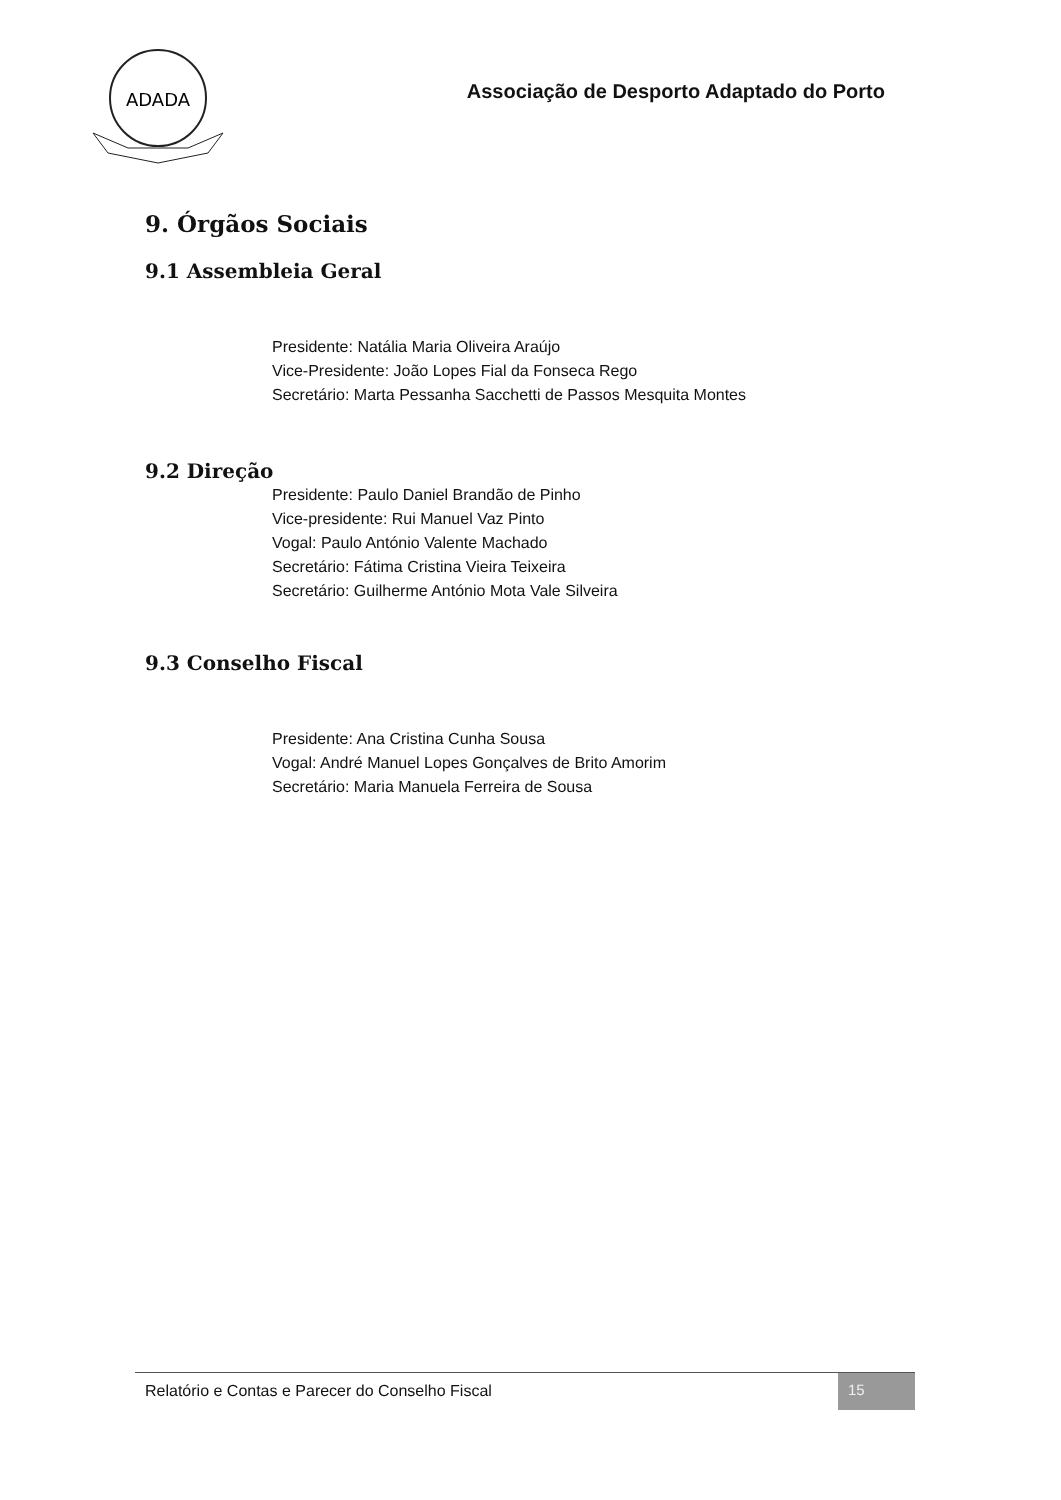ADADA
Associação de Desporto Adaptado do Porto
9. Órgãos Sociais
9.1 Assembleia Geral
Presidente: Natália Maria Oliveira Araújo
Vice-Presidente: João Lopes Fial da Fonseca Rego
Secretário: Marta Pessanha Sacchetti de Passos Mesquita Montes
9.2 Direção
Presidente: Paulo Daniel Brandão de Pinho
Vice-presidente: Rui Manuel Vaz Pinto
Vogal: Paulo António Valente Machado
Secretário: Fátima Cristina Vieira Teixeira
Secretário: Guilherme António Mota Vale Silveira
9.3 Conselho Fiscal
Presidente: Ana Cristina Cunha Sousa
Vogal: André Manuel Lopes Gonçalves de Brito Amorim
Secretário: Maria Manuela Ferreira de Sousa
Relatório e Contas e Parecer do Conselho Fiscal
15